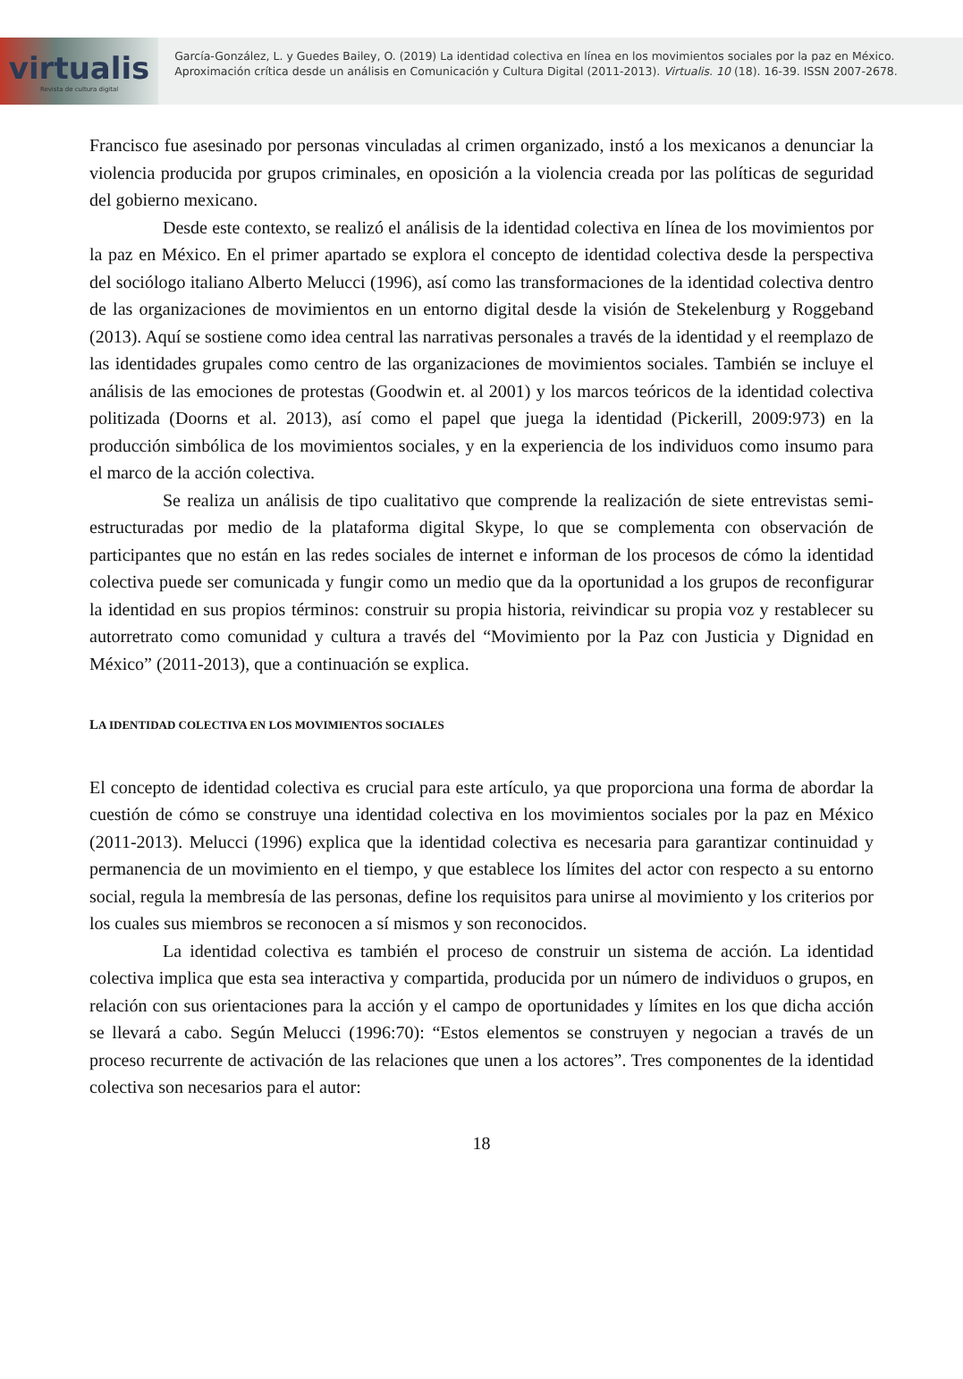virtualis
Revista de cultura digital
García-González, L. y Guedes Bailey, O. (2019) La identidad colectiva en línea en los movimientos sociales por la paz en México. Aproximación crítica desde un análisis en Comunicación y Cultura Digital (2011-2013). Virtualis. 10 (18). 16-39. ISSN 2007-2678.
Francisco fue asesinado por personas vinculadas al crimen organizado, instó a los mexicanos a denunciar la violencia producida por grupos criminales, en oposición a la violencia creada por las políticas de seguridad del gobierno mexicano.
Desde este contexto, se realizó el análisis de la identidad colectiva en línea de los movimientos por la paz en México. En el primer apartado se explora el concepto de identidad colectiva desde la perspectiva del sociólogo italiano Alberto Melucci (1996), así como las transformaciones de la identidad colectiva dentro de las organizaciones de movimientos en un entorno digital desde la visión de Stekelenburg y Roggeband (2013). Aquí se sostiene como idea central las narrativas personales a través de la identidad y el reemplazo de las identidades grupales como centro de las organizaciones de movimientos sociales. También se incluye el análisis de las emociones de protestas (Goodwin et. al 2001) y los marcos teóricos de la identidad colectiva politizada (Doorns et al. 2013), así como el papel que juega la identidad (Pickerill, 2009:973) en la producción simbólica de los movimientos sociales, y en la experiencia de los individuos como insumo para el marco de la acción colectiva.
Se realiza un análisis de tipo cualitativo que comprende la realización de siete entrevistas semi-estructuradas por medio de la plataforma digital Skype, lo que se complementa con observación de participantes que no están en las redes sociales de internet e informan de los procesos de cómo la identidad colectiva puede ser comunicada y fungir como un medio que da la oportunidad a los grupos de reconfigurar la identidad en sus propios términos: construir su propia historia, reivindicar su propia voz y restablecer su autorretrato como comunidad y cultura a través del “Movimiento por la Paz con Justicia y Dignidad en México” (2011-2013), que a continuación se explica.
LA IDENTIDAD COLECTIVA EN LOS MOVIMIENTOS SOCIALES
El concepto de identidad colectiva es crucial para este artículo, ya que proporciona una forma de abordar la cuestión de cómo se construye una identidad colectiva en los movimientos sociales por la paz en México (2011-2013). Melucci (1996) explica que la identidad colectiva es necesaria para garantizar continuidad y permanencia de un movimiento en el tiempo, y que establece los límites del actor con respecto a su entorno social, regula la membresía de las personas, define los requisitos para unirse al movimiento y los criterios por los cuales sus miembros se reconocen a sí mismos y son reconocidos.
La identidad colectiva es también el proceso de construir un sistema de acción. La identidad colectiva implica que esta sea interactiva y compartida, producida por un número de individuos o grupos, en relación con sus orientaciones para la acción y el campo de oportunidades y límites en los que dicha acción se llevará a cabo. Según Melucci (1996:70): “Estos elementos se construyen y negocian a través de un proceso recurrente de activación de las relaciones que unen a los actores”. Tres componentes de la identidad colectiva son necesarios para el autor:
18